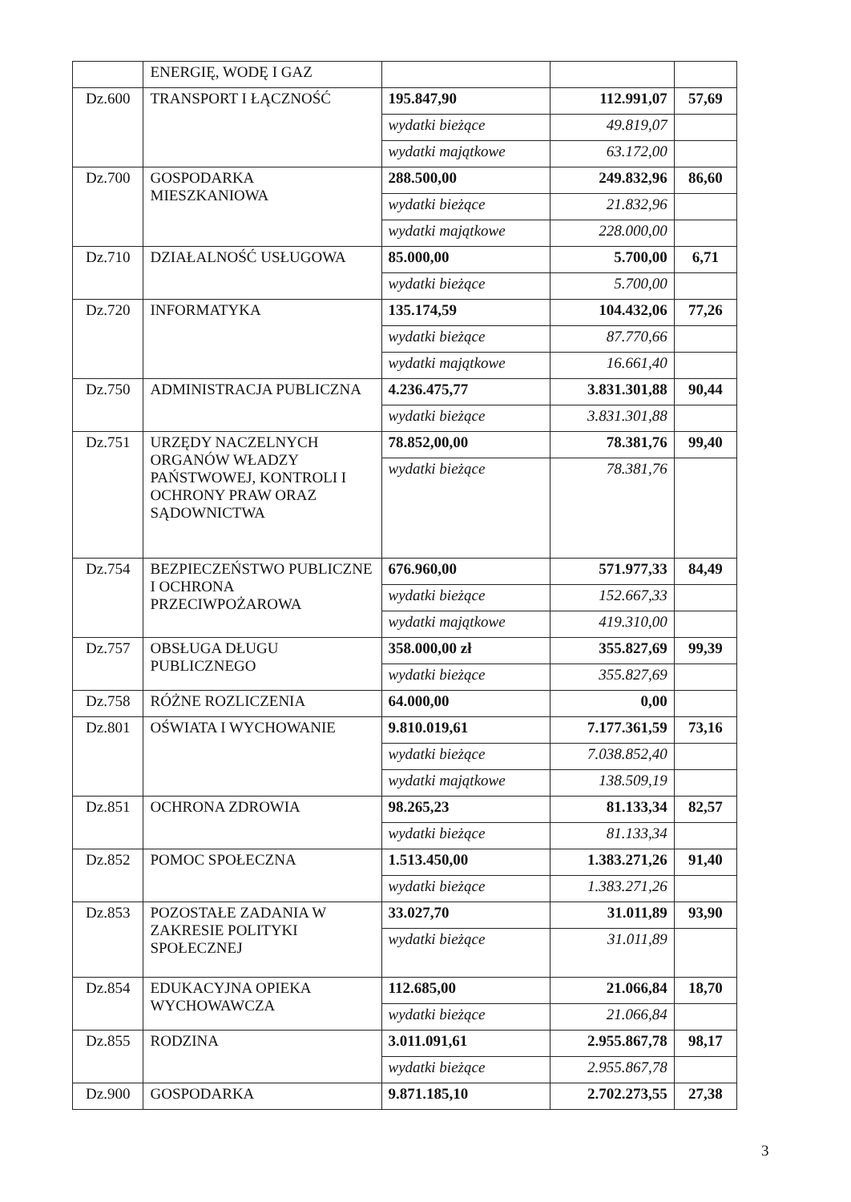| | ENERGIĘ, WODĘ I GAZ | | | |
| Dz.600 | TRANSPORT I ŁĄCZNOŚĆ | 195.847,90 | 112.991,07 | 57,69 |
| | | wydatki bieżące | 49.819,07 | |
| | | wydatki majątkowe | 63.172,00 | |
| Dz.700 | GOSPODARKA MIESZKANIOWA | 288.500,00 | 249.832,96 | 86,60 |
| | | wydatki bieżące | 21.832,96 | |
| | | wydatki majątkowe | 228.000,00 | |
| Dz.710 | DZIAŁALNOŚĆ USŁUGOWA | 85.000,00 | 5.700,00 | 6,71 |
| | | wydatki bieżące | 5.700,00 | |
| Dz.720 | INFORMATYKA | 135.174,59 | 104.432,06 | 77,26 |
| | | wydatki bieżące | 87.770,66 | |
| | | wydatki majątkowe | 16.661,40 | |
| Dz.750 | ADMINISTRACJA PUBLICZNA | 4.236.475,77 | 3.831.301,88 | 90,44 |
| | | wydatki bieżące | 3.831.301,88 | |
| Dz.751 | URZĘDY NACZELNYCH ORGANÓW WŁADZY PAŃSTWOWEJ, KONTROLI I OCHRONY PRAW ORAZ SĄDOWNICTWA | 78.852,00,00 | 78.381,76 | 99,40 |
| | | wydatki bieżące | 78.381,76 | |
| Dz.754 | BEZPIECZEŃSTWO PUBLICZNE I OCHRONA PRZECIWPOŻAROWA | 676.960,00 | 571.977,33 | 84,49 |
| | | wydatki bieżące | 152.667,33 | |
| | | wydatki majątkowe | 419.310,00 | |
| Dz.757 | OBSŁUGA DŁUGU PUBLICZNEGO | 358.000,00 zł | 355.827,69 | 99,39 |
| | | wydatki bieżące | 355.827,69 | |
| Dz.758 | RÓŻNE ROZLICZENIA | 64.000,00 | 0,00 | |
| Dz.801 | OŚWIATA I WYCHOWANIE | 9.810.019,61 | 7.177.361,59 | 73,16 |
| | | wydatki bieżące | 7.038.852,40 | |
| | | wydatki majątkowe | 138.509,19 | |
| Dz.851 | OCHRONA ZDROWIA | 98.265,23 | 81.133,34 | 82,57 |
| | | wydatki bieżące | 81.133,34 | |
| Dz.852 | POMOC SPOŁECZNA | 1.513.450,00 | 1.383.271,26 | 91,40 |
| | | wydatki bieżące | 1.383.271,26 | |
| Dz.853 | POZOSTAŁE ZADANIA W ZAKRESIE POLITYKI SPOŁECZNEJ | 33.027,70 | 31.011,89 | 93,90 |
| | | wydatki bieżące | 31.011,89 | |
| Dz.854 | EDUKACYJNA OPIEKA WYCHOWAWCZA | 112.685,00 | 21.066,84 | 18,70 |
| | | wydatki bieżące | 21.066,84 | |
| Dz.855 | RODZINA | 3.011.091,61 | 2.955.867,78 | 98,17 |
| | | wydatki bieżące | 2.955.867,78 | |
| Dz.900 | GOSPODARKA | 9.871.185,10 | 2.702.273,55 | 27,38 |
3